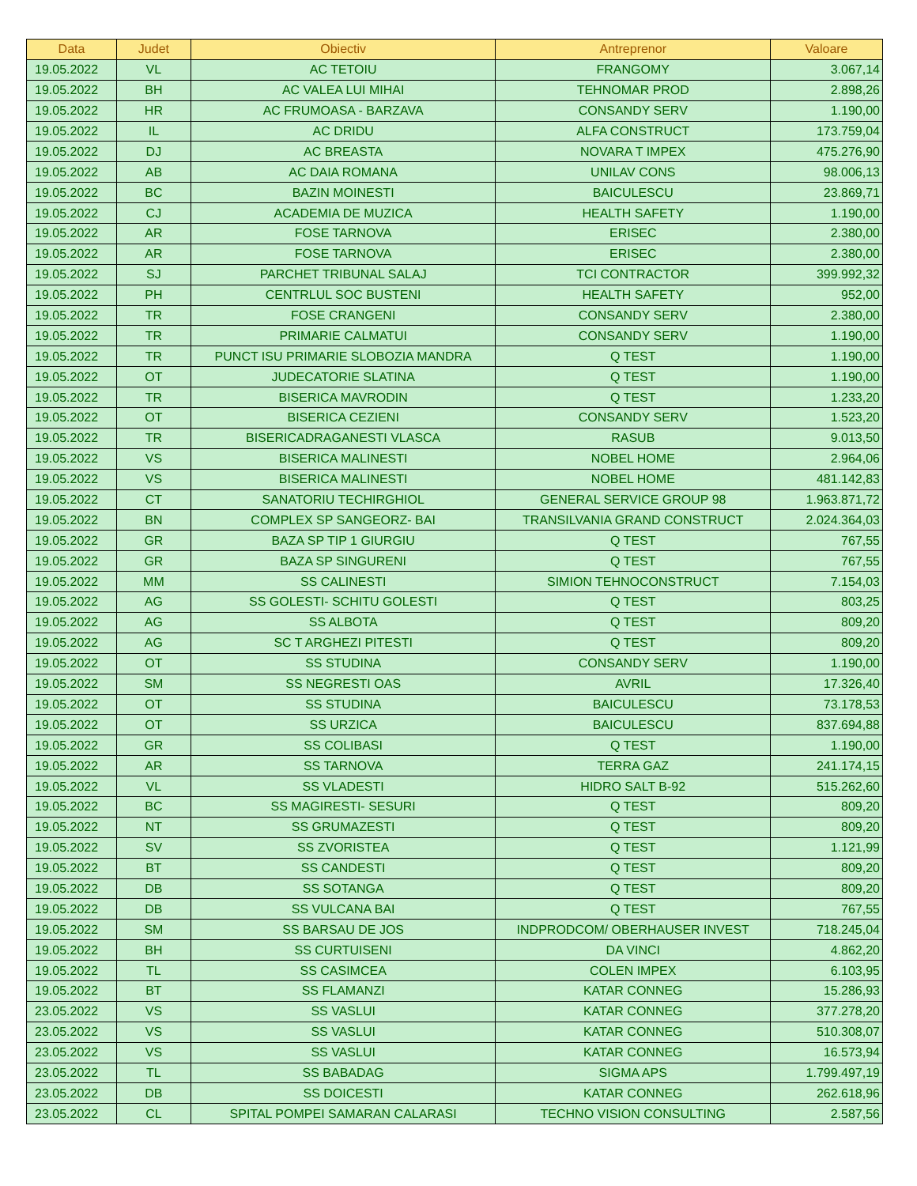| Data | Judet | Obiectiv | Antreprenor | Valoare |
| --- | --- | --- | --- | --- |
| 19.05.2022 | VL | AC TETOIU | FRANGOMY | 3.067,14 |
| 19.05.2022 | BH | AC VALEA LUI MIHAI | TEHNOMAR PROD | 2.898,26 |
| 19.05.2022 | HR | AC FRUMOASA - BARZAVA | CONSANDY SERV | 1.190,00 |
| 19.05.2022 | IL | AC DRIDU | ALFA CONSTRUCT | 173.759,04 |
| 19.05.2022 | DJ | AC BREASTA | NOVARA T IMPEX | 475.276,90 |
| 19.05.2022 | AB | AC DAIA ROMANA | UNILAV CONS | 98.006,13 |
| 19.05.2022 | BC | BAZIN MOINESTI | BAICULESCU | 23.869,71 |
| 19.05.2022 | CJ | ACADEMIA DE MUZICA | HEALTH SAFETY | 1.190,00 |
| 19.05.2022 | AR | FOSE TARNOVA | ERISEC | 2.380,00 |
| 19.05.2022 | AR | FOSE TARNOVA | ERISEC | 2.380,00 |
| 19.05.2022 | SJ | PARCHET TRIBUNAL SALAJ | TCI CONTRACTOR | 399.992,32 |
| 19.05.2022 | PH | CENTRLUL SOC BUSTENI | HEALTH SAFETY | 952,00 |
| 19.05.2022 | TR | FOSE CRANGENI | CONSANDY SERV | 2.380,00 |
| 19.05.2022 | TR | PRIMARIE CALMATUI | CONSANDY SERV | 1.190,00 |
| 19.05.2022 | TR | PUNCT ISU PRIMARIE SLOBOZIA MANDRA | Q TEST | 1.190,00 |
| 19.05.2022 | OT | JUDECATORIE SLATINA | Q TEST | 1.190,00 |
| 19.05.2022 | TR | BISERICA MAVRODIN | Q TEST | 1.233,20 |
| 19.05.2022 | OT | BISERICA CEZIENI | CONSANDY SERV | 1.523,20 |
| 19.05.2022 | TR | BISERICADRAGANESTI VLASCA | RASUB | 9.013,50 |
| 19.05.2022 | VS | BISERICA MALINESTI | NOBEL HOME | 2.964,06 |
| 19.05.2022 | VS | BISERICA MALINESTI | NOBEL HOME | 481.142,83 |
| 19.05.2022 | CT | SANATORIU TECHIRGHIOL | GENERAL SERVICE GROUP 98 | 1.963.871,72 |
| 19.05.2022 | BN | COMPLEX SP SANGEORZ- BAI | TRANSILVANIA GRAND CONSTRUCT | 2.024.364,03 |
| 19.05.2022 | GR | BAZA SP TIP 1 GIURGIU | Q TEST | 767,55 |
| 19.05.2022 | GR | BAZA SP SINGURENI | Q TEST | 767,55 |
| 19.05.2022 | MM | SS CALINESTI | SIMION TEHNOCONSTRUCT | 7.154,03 |
| 19.05.2022 | AG | SS GOLESTI- SCHITU GOLESTI | Q TEST | 803,25 |
| 19.05.2022 | AG | SS ALBOTA | Q TEST | 809,20 |
| 19.05.2022 | AG | SC T ARGHEZI PITESTI | Q TEST | 809,20 |
| 19.05.2022 | OT | SS STUDINA | CONSANDY SERV | 1.190,00 |
| 19.05.2022 | SM | SS NEGRESTI OAS | AVRIL | 17.326,40 |
| 19.05.2022 | OT | SS STUDINA | BAICULESCU | 73.178,53 |
| 19.05.2022 | OT | SS URZICA | BAICULESCU | 837.694,88 |
| 19.05.2022 | GR | SS COLIBASI | Q TEST | 1.190,00 |
| 19.05.2022 | AR | SS TARNOVA | TERRA GAZ | 241.174,15 |
| 19.05.2022 | VL | SS VLADESTI | HIDRO SALT B-92 | 515.262,60 |
| 19.05.2022 | BC | SS MAGIRESTI- SESURI | Q TEST | 809,20 |
| 19.05.2022 | NT | SS GRUMAZESTI | Q TEST | 809,20 |
| 19.05.2022 | SV | SS ZVORISTEA | Q TEST | 1.121,99 |
| 19.05.2022 | BT | SS CANDESTI | Q TEST | 809,20 |
| 19.05.2022 | DB | SS SOTANGA | Q TEST | 809,20 |
| 19.05.2022 | DB | SS VULCANA BAI | Q TEST | 767,55 |
| 19.05.2022 | SM | SS BARSAU DE JOS | INDPRODCOM/ OBERHAUSER INVEST | 718.245,04 |
| 19.05.2022 | BH | SS CURTUISENI | DA VINCI | 4.862,20 |
| 19.05.2022 | TL | SS CASIMCEA | COLEN IMPEX | 6.103,95 |
| 19.05.2022 | BT | SS FLAMANZI | KATAR CONNEG | 15.286,93 |
| 23.05.2022 | VS | SS VASLUI | KATAR CONNEG | 377.278,20 |
| 23.05.2022 | VS | SS VASLUI | KATAR CONNEG | 510.308,07 |
| 23.05.2022 | VS | SS VASLUI | KATAR CONNEG | 16.573,94 |
| 23.05.2022 | TL | SS BABADAG | SIGMA APS | 1.799.497,19 |
| 23.05.2022 | DB | SS DOICESTI | KATAR CONNEG | 262.618,96 |
| 23.05.2022 | CL | SPITAL POMPEI SAMARAN CALARASI | TECHNO VISION CONSULTING | 2.587,56 |